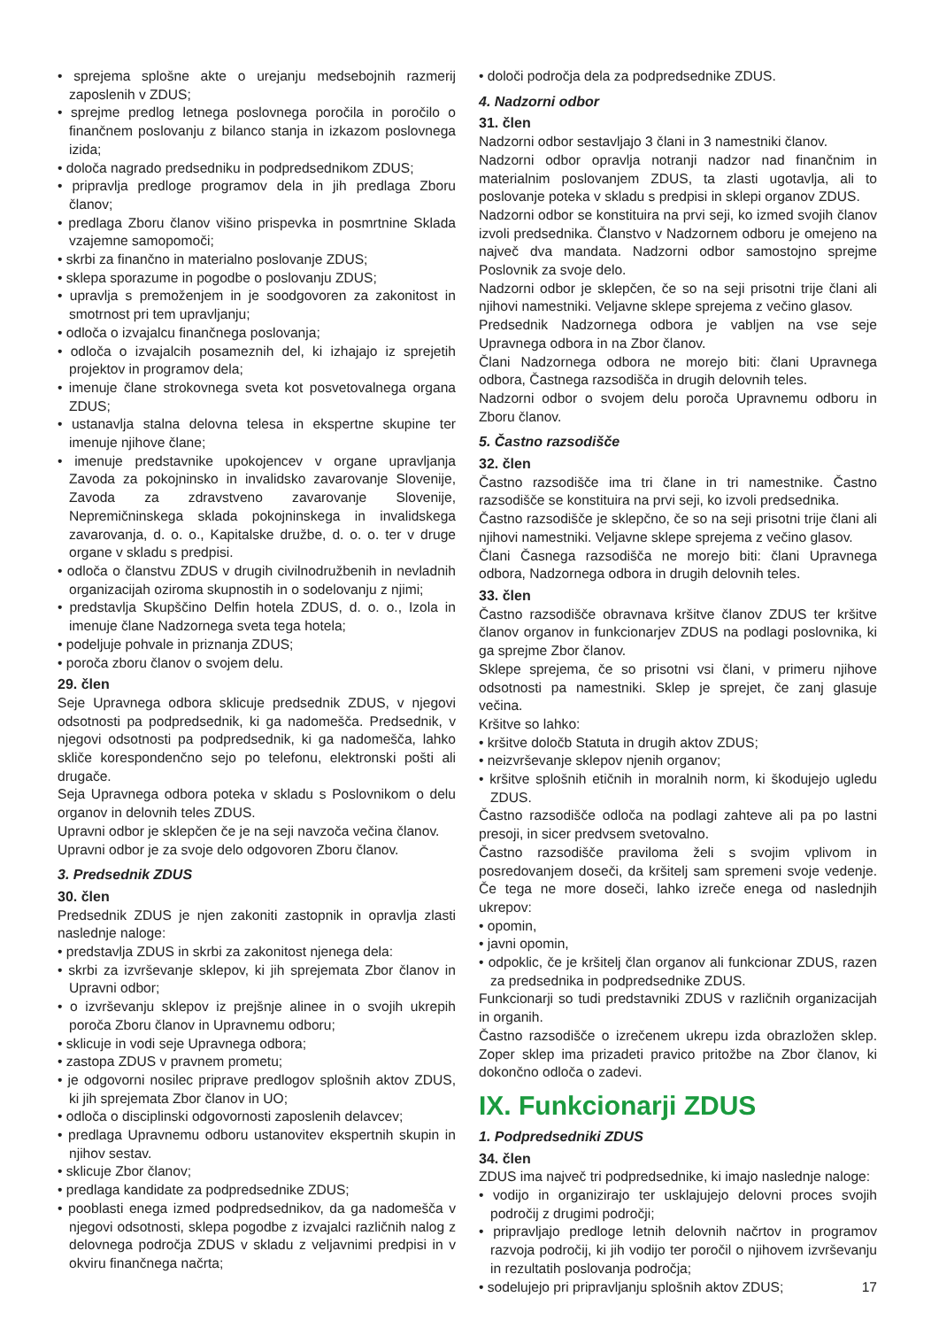• sprejema splošne akte o urejanju medsebojnih razmerij zaposlenih v ZDUS;
• sprejme predlog letnega poslovnega poročila in poročilo o finančnem poslovanju z bilanco stanja in izkazom poslovnega izida;
• določa nagrado predsedniku in podpredsednikom ZDUS;
• pripravlja predloge programov dela in jih predlaga Zboru članov;
• predlaga Zboru članov višino prispevka in posmrtnine Sklada vzajemne samopomoči;
• skrbi za finančno in materialno poslovanje ZDUS;
• sklepa sporazume in pogodbe o poslovanju ZDUS;
• upravlja s premoženjem in je soodgovoren za zakonitost in smotrnost pri tem upravljanju;
• odloča o izvajalcu finančnega poslovanja;
• odloča o izvajalcih posameznih del, ki izhajajo iz sprejetih projektov in programov dela;
• imenuje člane strokovnega sveta kot posvetovalnega organa ZDUS;
• ustanavlja stalna delovna telesa in ekspertne skupine ter imenuje njihove člane;
• imenuje predstavnike upokojencev v organe upravljanja Zavoda za pokojninsko in invalidsko zavarovanje Slovenije, Zavoda za zdravstveno zavarovanje Slovenije, Nepremičninskega sklada pokojninskega in invalidskega zavarovanja, d. o. o., Kapitalske družbe, d. o. o. ter v druge organe v skladu s predpisi.
• odloča o članstvu ZDUS v drugih civilnodružbenih in nevladnih organizacijah oziroma skupnostih in o sodelovanju z njimi;
• predstavlja Skupščino Delfin hotela ZDUS, d. o. o., Izola in imenuje člane Nadzornega sveta tega hotela;
• podeljuje pohvale in priznanja ZDUS;
• poroča zboru članov o svojem delu.
29. člen
Seje Upravnega odbora sklicuje predsednik ZDUS, v njegovi odsotnosti pa podpredsednik, ki ga nadomešča. Predsednik, v njegovi odsotnosti pa podpredsednik, ki ga nadomešča, lahko skliče korespondenčno sejo po telefonu, elektronski pošti ali drugače.
Seja Upravnega odbora poteka v skladu s Poslovnikom o delu organov in delovnih teles ZDUS.
Upravni odbor je sklepčen če je na seji navzoča večina članov.
Upravni odbor je za svoje delo odgovoren Zboru članov.
3. Predsednik ZDUS
30. člen
Predsednik ZDUS je njen zakoniti zastopnik in opravlja zlasti naslednje naloge:
• predstavlja ZDUS in skrbi za zakonitost njenega dela:
• skrbi za izvrševanje sklepov, ki jih sprejemata Zbor članov in Upravni odbor;
• o izvrševanju sklepov iz prejšnje alinee in o svojih ukrepih poroča Zboru članov in Upravnemu odboru;
• sklicuje in vodi seje Upravnega odbora;
• zastopa ZDUS v pravnem prometu;
• je odgovorni nosilec priprave predlogov splošnih aktov ZDUS, ki jih sprejemata Zbor članov in UO;
• odloča o disciplinski odgovornosti zaposlenih delavcev;
• predlaga Upravnemu odboru ustanovitev ekspertnih skupin in njihov sestav.
• sklicuje Zbor članov;
• predlaga kandidate za podpredsednike ZDUS;
• pooblasti enega izmed podpredsednikov, da ga nadomešča v njegovi odsotnosti, sklepa pogodbe z izvajalci različnih nalog z delovnega področja ZDUS v skladu z veljavnimi predpisi in v okviru finančnega načrta;
• določi področja dela za podpredsednike ZDUS.
4. Nadzorni odbor
31. člen
Nadzorni odbor sestavljajo 3 člani in 3 namestniki članov.
Nadzorni odbor opravlja notranji nadzor nad finančnim in materialnim poslovanjem ZDUS, ta zlasti ugotavlja, ali to poslovanje poteka v skladu s predpisi in sklepi organov ZDUS.
Nadzorni odbor se konstituira na prvi seji, ko izmed svojih članov izvoli predsednika. Članstvo v Nadzornem odboru je omejeno na največ dva mandata. Nadzorni odbor samostojno sprejme Poslovnik za svoje delo.
Nadzorni odbor je sklepčen, če so na seji prisotni trije člani ali njihovi namestniki. Veljavne sklepe sprejema z večino glasov.
Predsednik Nadzornega odbora je vabljen na vse seje Upravnega odbora in na Zbor članov.
Člani Nadzornega odbora ne morejo biti: člani Upravnega odbora, Častnega razsodišča in drugih delovnih teles.
Nadzorni odbor o svojem delu poroča Upravnemu odboru in Zboru članov.
5. Častno razsodišče
32. člen
Častno razsodišče ima tri člane in tri namestnike. Častno razsodišče se konstituira na prvi seji, ko izvoli predsednika.
Častno razsodišče je sklepčno, če so na seji prisotni trije člani ali njihovi namestniki. Veljavne sklepe sprejema z večino glasov.
Člani Časnega razsodišča ne morejo biti: člani Upravnega odbora, Nadzornega odbora in drugih delovnih teles.
33. člen
Častno razsodišče obravnava kršitve članov ZDUS ter kršitve članov organov in funkcionarjev ZDUS na podlagi poslovnika, ki ga sprejme Zbor članov.
Sklepe sprejema, če so prisotni vsi člani, v primeru njihove odsotnosti pa namestniki. Sklep je sprejet, če zanj glasuje večina.
Kršitve so lahko:
• kršitve določb Statuta in drugih aktov ZDUS;
• neizvrševanje sklepov njenih organov;
• kršitve splošnih etičnih in moralnih norm, ki škodujejo ugledu ZDUS.
Častno razsodišče odloča na podlagi zahteve ali pa po lastni presoji, in sicer predvsem svetovalno.
Častno razsodišče praviloma želi s svojim vplivom in posredovanjem doseči, da kršitelj sam spremeni svoje vedenje. Če tega ne more doseči, lahko izreče enega od naslednjih ukrepov:
• opomin,
• javni opomin,
• odpoklic, če je kršitelj član organov ali funkcionar ZDUS, razen za predsednika in podpredsednike ZDUS.
Funkcionarji so tudi predstavniki ZDUS v različnih organizacijah in organih.
Častno razsodišče o izrečenem ukrepu izda obrazložen sklep. Zoper sklep ima prizadeti pravico pritožbe na Zbor članov, ki dokončno odloča o zadevi.
IX. Funkcionarji ZDUS
1. Podpredsedniki ZDUS
34. člen
ZDUS ima največ tri podpredsednike, ki imajo naslednje naloge:
• vodijo in organizirajo ter usklajujejo delovni proces svojih področij z drugimi področji;
• pripravljajo predloge letnih delovnih načrtov in programov razvoja področij, ki jih vodijo ter poročil o njihovem izvrševanju in rezultatih poslovanja področja;
• sodelujejo pri pripravljanju splošnih aktov ZDUS;
17